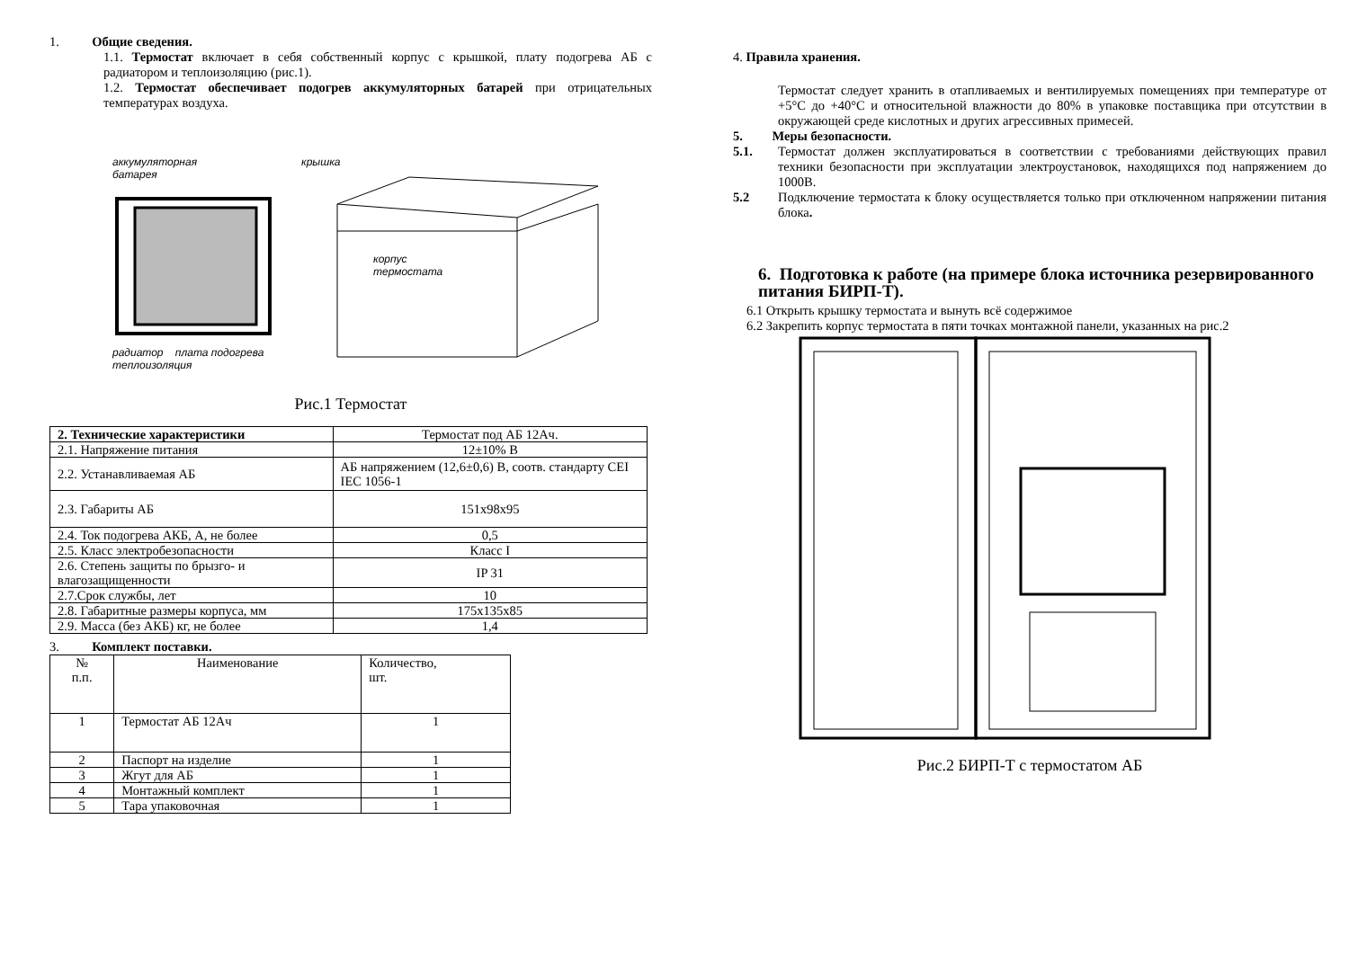1. Общие сведения.
1.1. Термостат включает в себя собственный корпус с крышкой, плату подогрева АБ с радиатором и теплоизоляцию (рис.1).
1.2. Термостат обеспечивает подогрев аккумуляторных батарей при отрицательных температурах воздуха.
аккумуляторная
батарея
радиатор плата подогрева теплоизоляция
крышка
корпус
термостата
Рис.1 Термостат
| 2. Технические характеристики | Термостат под АБ 12Ач. |
| 2.1. Напряжение питания | 12±10% В |
| 2.2. Устанавливаемая АБ | АБ напряжением (12,6±0,6) В, соотв. стандарту CEI IEC 1056-1 |
| 2.3. Габариты АБ | 151x98x95 |
| 2.4. Ток подогрева АКБ, А, не более | 0,5 |
| 2.5. Класс электробезопасности | Класс I |
| 2.6. Степень защиты по брызго- и влагозащищенности | IP 31 |
| 2.7.Срок службы, лет | 10 |
| 2.8. Габаритные размеры корпуса, мм | 175x135x85 |
| 2.9. Масса (без АКБ) кг, не более | 1,4 |
3. Комплект поставки.
| № п.п. | Наименование | Количество, шт. |
| 1 | Термостат АБ 12Ач | 1 |
| 2 | Паспорт на изделие | 1 |
| 3 | Жгут для АБ | 1 |
| 4 | Монтажный комплект | 1 |
| 5 | Тара упаковочная | 1 |
4. Правила хранения.
Термостат следует хранить в отапливаемых и вентилируемых помещениях при температуре от +5°C до +40°C и относительной влажности до 80% в упаковке поставщика при отсутствии в окружающей среде кислотных и других агрессивных примесей.
5. Меры безопасности.
5.1.
Термостат должен эксплуатироваться в соответствии с требованиями действующих правил техники безопасности при эксплуатации электроустановок, находящихся под напряжением до 1000В.
5.2
Подключение термостата к блоку осуществляется только при отключенном напряжении питания блока.
6. Подготовка к работе (на примере блока источника резервированного питания БИРП-Т).
6.1 Открыть крышку термостата и вынуть всё содержимое
6.2 Закрепить корпус термостата в пяти точках монтажной панели, указанных на рис.2
Рис.2 БИРП-Т с термостатом АБ